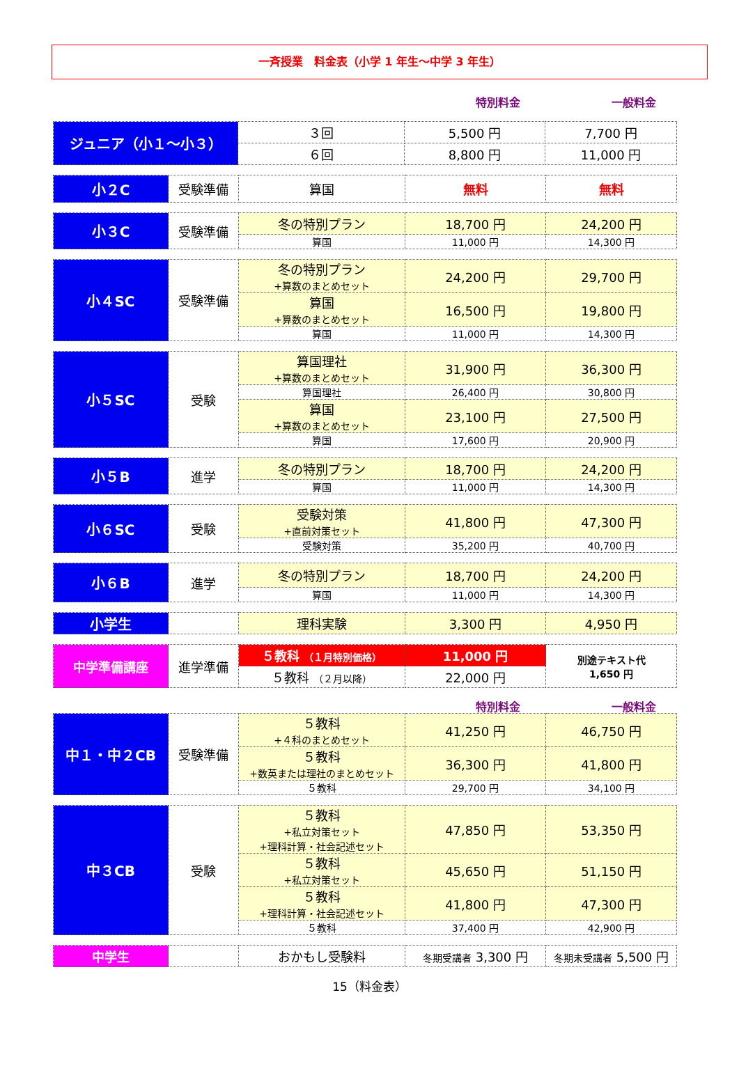一斉授業　料金表（小学 1 年生～中学 3 年生）
特別料金 一般料金
| ジュニア（小１～小３） | ３回 | 5,500 円 | 7,700 円 |
| | ６回 | 8,800 円 | 11,000 円 |
| 小２C | 受験準備 | 算国 | 無料 | 無料 |
| 小３C | 受験準備 | 冬の特別プラン | 18,700 円 | 24,200 円 |
| | | 算国 | 11,000 円 | 14,300 円 |
| 小４SC | 受験準備 | 冬の特別プラン +算数のまとめセット | 24,200 円 | 29,700 円 |
| | | 算国 +算数のまとめセット | 16,500 円 | 19,800 円 |
| | | 算国 | 11,000 円 | 14,300 円 |
| 小５SC | 受験 | 算国理社 +算数のまとめセット | 31,900 円 | 36,300 円 |
| | | 算国理社 | 26,400 円 | 30,800 円 |
| | | 算国 +算数のまとめセット | 23,100 円 | 27,500 円 |
| | | 算国 | 17,600 円 | 20,900 円 |
| 小５B | 進学 | 冬の特別プラン | 18,700 円 | 24,200 円 |
| | | 算国 | 11,000 円 | 14,300 円 |
| 小６SC | 受験 | 受験対策 +直前対策セット | 41,800 円 | 47,300 円 |
| | | 受験対策 | 35,200 円 | 40,700 円 |
| 小６B | 進学 | 冬の特別プラン | 18,700 円 | 24,200 円 |
| | | 算国 | 11,000 円 | 14,300 円 |
| 小学生 | | 理科実験 | 3,300 円 | 4,950 円 |
| 中学準備講座 | 進学準備 | ５教科 （１月特別価格） | 11,000 円 | 別途テキスト代 1,650 円 |
| | | ５教科 （２月以降） | 22,000 円 | |
特別料金 一般料金
| 中１・中２CB | 受験準備 | ５教科 +４科のまとめセット | 41,250 円 | 46,750 円 |
| | | ５教科 +数英または理社のまとめセット | 36,300 円 | 41,800 円 |
| | | ５教科 | 29,700 円 | 34,100 円 |
| 中３CB | 受験 | ５教科 +私立対策セット +理科計算・社会記述セット | 47,850 円 | 53,350 円 |
| | | ５教科 +私立対策セット | 45,650 円 | 51,150 円 |
| | | ５教科 +理科計算・社会記述セット | 41,800 円 | 47,300 円 |
| | | ５教科 | 37,400 円 | 42,900 円 |
| 中学生 | | おかもし受験料 | 冬期受講者 3,300 円 | 冬期未受講者 5,500 円 |
15（料金表）